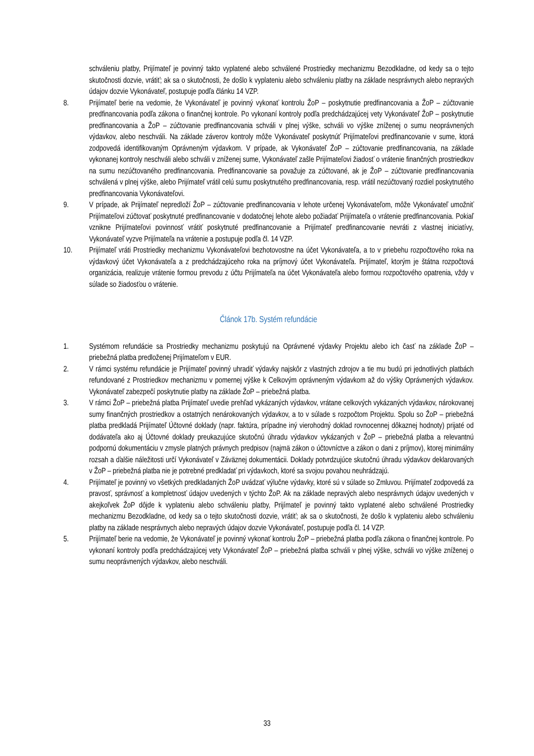schváleniu platby, Prijímateľ je povinný takto vyplatené alebo schválené Prostriedky mechanizmu Bezodkladne, od kedy sa o tejto skutočnosti dozvie, vrátiť; ak sa o skutočnosti, že došlo k vyplateniu alebo schváleniu platby na základe nesprávnych alebo nepravých údajov dozvie Vykonávateľ, postupuje podľa článku 14 VZP.
8. Prijímateľ berie na vedomie, že Vykonávateľ je povinný vykonať kontrolu ŽoP – poskytnutie predfinancovania a ŽoP – zúčtovanie predfinancovania podľa zákona o finančnej kontrole. Po vykonaní kontroly podľa predchádzajúcej vety Vykonávateľ ŽoP – poskytnutie predfinancovania a ŽoP – zúčtovanie predfinancovania schváli v plnej výške, schváli vo výške zníženej o sumu neoprávnených výdavkov, alebo neschváli. Na základe záverov kontroly môže Vykonávateľ poskytnúť Prijímateľovi predfinancovanie v sume, ktorá zodpovedá identifikovaným Oprávneným výdavkom. V prípade, ak Vykonávateľ ŽoP – zúčtovanie predfinancovania, na základe vykonanej kontroly neschváli alebo schváli v zníženej sume, Vykonávateľ zašle Prijímateľovi žiadosť o vrátenie finančných prostriedkov na sumu nezúčtovaného predfinancovania. Predfinancovanie sa považuje za zúčtované, ak je ŽoP – zúčtovanie predfinancovania schválená v plnej výške, alebo Prijímateľ vrátil celú sumu poskytnutého predfinancovania, resp. vrátil nezúčtovaný rozdiel poskytnutého predfinancovania Vykonávateľovi.
9. V prípade, ak Prijímateľ nepredloží ŽoP – zúčtovanie predfinancovania v lehote určenej Vykonávateľom, môže Vykonávateľ umožniť Prijímateľovi zúčtovať poskytnuté predfinancovanie v dodatočnej lehote alebo požiadať Prijímateľa o vrátenie predfinancovania. Pokiaľ vznikne Prijímateľovi povinnosť vrátiť poskytnuté predfinancovanie a Prijímateľ predfinancovanie nevráti z vlastnej iniciatívy, Vykonávateľ vyzve Prijímateľa na vrátenie a postupuje podľa čl. 14 VZP.
10. Prijímateľ vráti Prostriedky mechanizmu Vykonávateľovi bezhotovostne na účet Vykonávateľa, a to v priebehu rozpočtového roka na výdavkový účet Vykonávateľa a z predchádzajúceho roka na príjmový účet Vykonávateľa. Prijímateľ, ktorým je štátna rozpočtová organizácia, realizuje vrátenie formou prevodu z účtu Prijímateľa na účet Vykonávateľa alebo formou rozpočtového opatrenia, vždy v súlade so žiadosťou o vrátenie.
Článok 17b. Systém refundácie
1. Systémom refundácie sa Prostriedky mechanizmu poskytujú na Oprávnené výdavky Projektu alebo ich časť na základe ŽoP – priebežná platba predloženej Prijímateľom v EUR.
2. V rámci systému refundácie je Prijímateľ povinný uhradiť výdavky najskôr z vlastných zdrojov a tie mu budú pri jednotlivých platbách refundované z Prostriedkov mechanizmu v pomernej výške k Celkovým oprávneným výdavkom až do výšky Oprávnených výdavkov. Vykonávateľ zabezpečí poskytnutie platby na základe ŽoP – priebežná platba.
3. V rámci ŽoP – priebežná platba Prijímateľ uvedie prehľad vykázaných výdavkov, vrátane celkových vykázaných výdavkov, nárokovanej sumy finančných prostriedkov a ostatných nenárokovaných výdavkov, a to v súlade s rozpočtom Projektu. Spolu so ŽoP – priebežná platba predkladá Prijímateľ Účtovné doklady (napr. faktúra, prípadne iný vierohodný doklad rovnocennej dôkaznej hodnoty) prijaté od dodávateľa ako aj Účtovné doklady preukazujúce skutočnú úhradu výdavkov vykázaných v ŽoP – priebežná platba a relevantnú podpornú dokumentáciu v zmysle platných právnych predpisov (najmä zákon o účtovníctve a zákon o dani z príjmov), ktorej minimálny rozsah a ďalšie náležitosti určí Vykonávateľ v Záväznej dokumentácii. Doklady potvrdzujúce skutočnú úhradu výdavkov deklarovaných v ŽoP – priebežná platba nie je potrebné predkladať pri výdavkoch, ktoré sa svojou povahou neuhrádzajú.
4. Prijímateľ je povinný vo všetkých predkladaných ŽoP uvádzať výlučne výdavky, ktoré sú v súlade so Zmluvou. Prijímateľ zodpovedá za pravosť, správnosť a kompletnosť údajov uvedených v týchto ŽoP. Ak na základe nepravých alebo nesprávnych údajov uvedených v akejkoľvek ŽoP dôjde k vyplateniu alebo schváleniu platby, Prijímateľ je povinný takto vyplatené alebo schválené Prostriedky mechanizmu Bezodkladne, od kedy sa o tejto skutočnosti dozvie, vrátiť; ak sa o skutočnosti, že došlo k vyplateniu alebo schváleniu platby na základe nesprávnych alebo nepravých údajov dozvie Vykonávateľ, postupuje podľa čl. 14 VZP.
5. Prijímateľ berie na vedomie, že Vykonávateľ je povinný vykonať kontrolu ŽoP – priebežná platba podľa zákona o finančnej kontrole. Po vykonaní kontroly podľa predchádzajúcej vety Vykonávateľ ŽoP – priebežná platba schváli v plnej výške, schváli vo výške zníženej o sumu neoprávnených výdavkov, alebo neschváli.
33